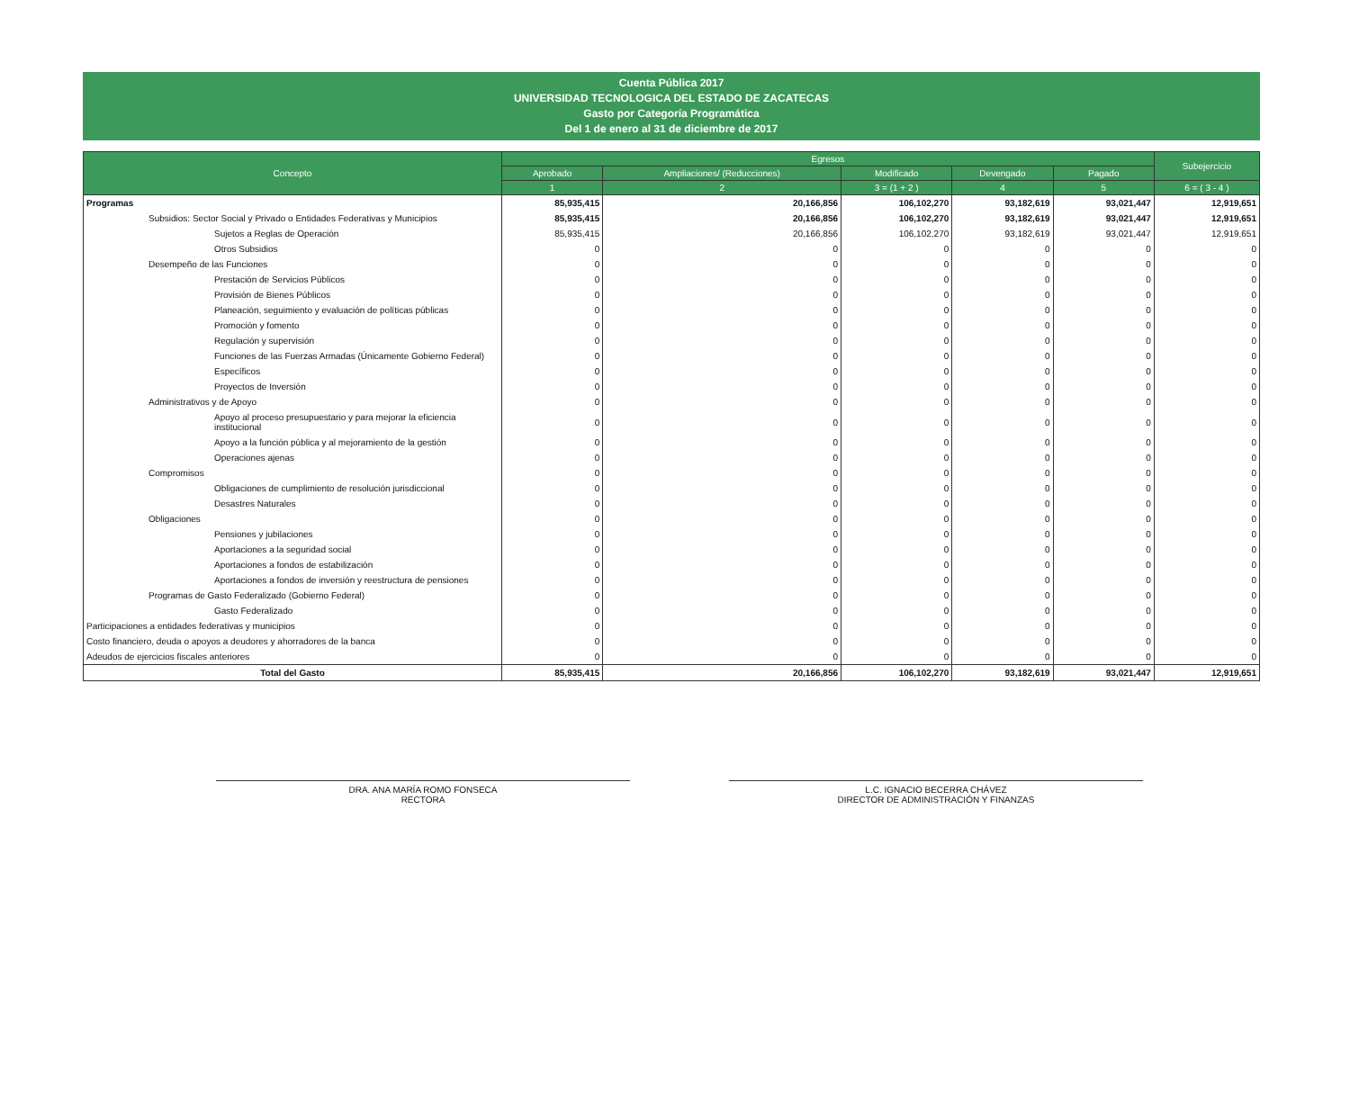Cuenta Pública 2017
UNIVERSIDAD TECNOLOGICA DEL ESTADO DE ZACATECAS
Gasto por Categoría Programática
Del 1 de enero al 31 de diciembre de 2017
| Concepto | Egresos | | | | | Subejercicio |
| --- | --- | --- | --- | --- | --- | --- |
| | Aprobado | Ampliaciones/ (Reducciones) | Modificado | Devengado | Pagado | |
| | 1 | 2 | 3 = (1 + 2 ) | 4 | 5 | 6 = ( 3 - 4 ) |
| Programas | 85,935,415 | 20,166,856 | 106,102,270 | 93,182,619 | 93,021,447 | 12,919,651 |
| Subsidios: Sector Social y Privado o Entidades Federativas y Municipios | 85,935,415 | 20,166,856 | 106,102,270 | 93,182,619 | 93,021,447 | 12,919,651 |
| Sujetos a Reglas de Operación | 85,935,415 | 20,166,856 | 106,102,270 | 93,182,619 | 93,021,447 | 12,919,651 |
| Otros Subsidios | 0 | 0 | 0 | 0 | 0 | 0 |
| Desempeño de las Funciones | 0 | 0 | 0 | 0 | 0 | 0 |
| Prestación de Servicios Públicos | 0 | 0 | 0 | 0 | 0 | 0 |
| Provisión de Bienes Públicos | 0 | 0 | 0 | 0 | 0 | 0 |
| Planeación, seguimiento y evaluación de políticas públicas | 0 | 0 | 0 | 0 | 0 | 0 |
| Promoción y fomento | 0 | 0 | 0 | 0 | 0 | 0 |
| Regulación y supervisión | 0 | 0 | 0 | 0 | 0 | 0 |
| Funciones de las Fuerzas Armadas (Únicamente Gobierno Federal) | 0 | 0 | 0 | 0 | 0 | 0 |
| Específicos | 0 | 0 | 0 | 0 | 0 | 0 |
| Proyectos de Inversión | 0 | 0 | 0 | 0 | 0 | 0 |
| Administrativos y de Apoyo | 0 | 0 | 0 | 0 | 0 | 0 |
| Apoyo al proceso presupuestario y para mejorar la eficiencia institucional | 0 | 0 | 0 | 0 | 0 | 0 |
| Apoyo a la función pública y al mejoramiento de la gestión | 0 | 0 | 0 | 0 | 0 | 0 |
| Operaciones ajenas | 0 | 0 | 0 | 0 | 0 | 0 |
| Compromisos | 0 | 0 | 0 | 0 | 0 | 0 |
| Obligaciones de cumplimiento de resolución jurisdiccional | 0 | 0 | 0 | 0 | 0 | 0 |
| Desastres Naturales | 0 | 0 | 0 | 0 | 0 | 0 |
| Obligaciones | 0 | 0 | 0 | 0 | 0 | 0 |
| Pensiones y jubilaciones | 0 | 0 | 0 | 0 | 0 | 0 |
| Aportaciones a la seguridad social | 0 | 0 | 0 | 0 | 0 | 0 |
| Aportaciones a fondos de estabilización | 0 | 0 | 0 | 0 | 0 | 0 |
| Aportaciones a fondos de inversión y reestructura de pensiones | 0 | 0 | 0 | 0 | 0 | 0 |
| Programas de Gasto Federalizado (Gobierno Federal) | 0 | 0 | 0 | 0 | 0 | 0 |
| Gasto Federalizado | 0 | 0 | 0 | 0 | 0 | 0 |
| Participaciones a entidades federativas y municipios | 0 | 0 | 0 | 0 | 0 | 0 |
| Costo financiero, deuda o apoyos a deudores y ahorradores de la banca | 0 | 0 | 0 | 0 | 0 | 0 |
| Adeudos de ejercicios fiscales anteriores | 0 | 0 | 0 | 0 | 0 | 0 |
| Total del Gasto | 85,935,415 | 20,166,856 | 106,102,270 | 93,182,619 | 93,021,447 | 12,919,651 |
DRA. ANA MARÍA ROMO FONSECA
RECTORA
L.C. IGNACIO BECERRA CHÁVEZ
DIRECTOR DE ADMINISTRACIÓN Y FINANZAS